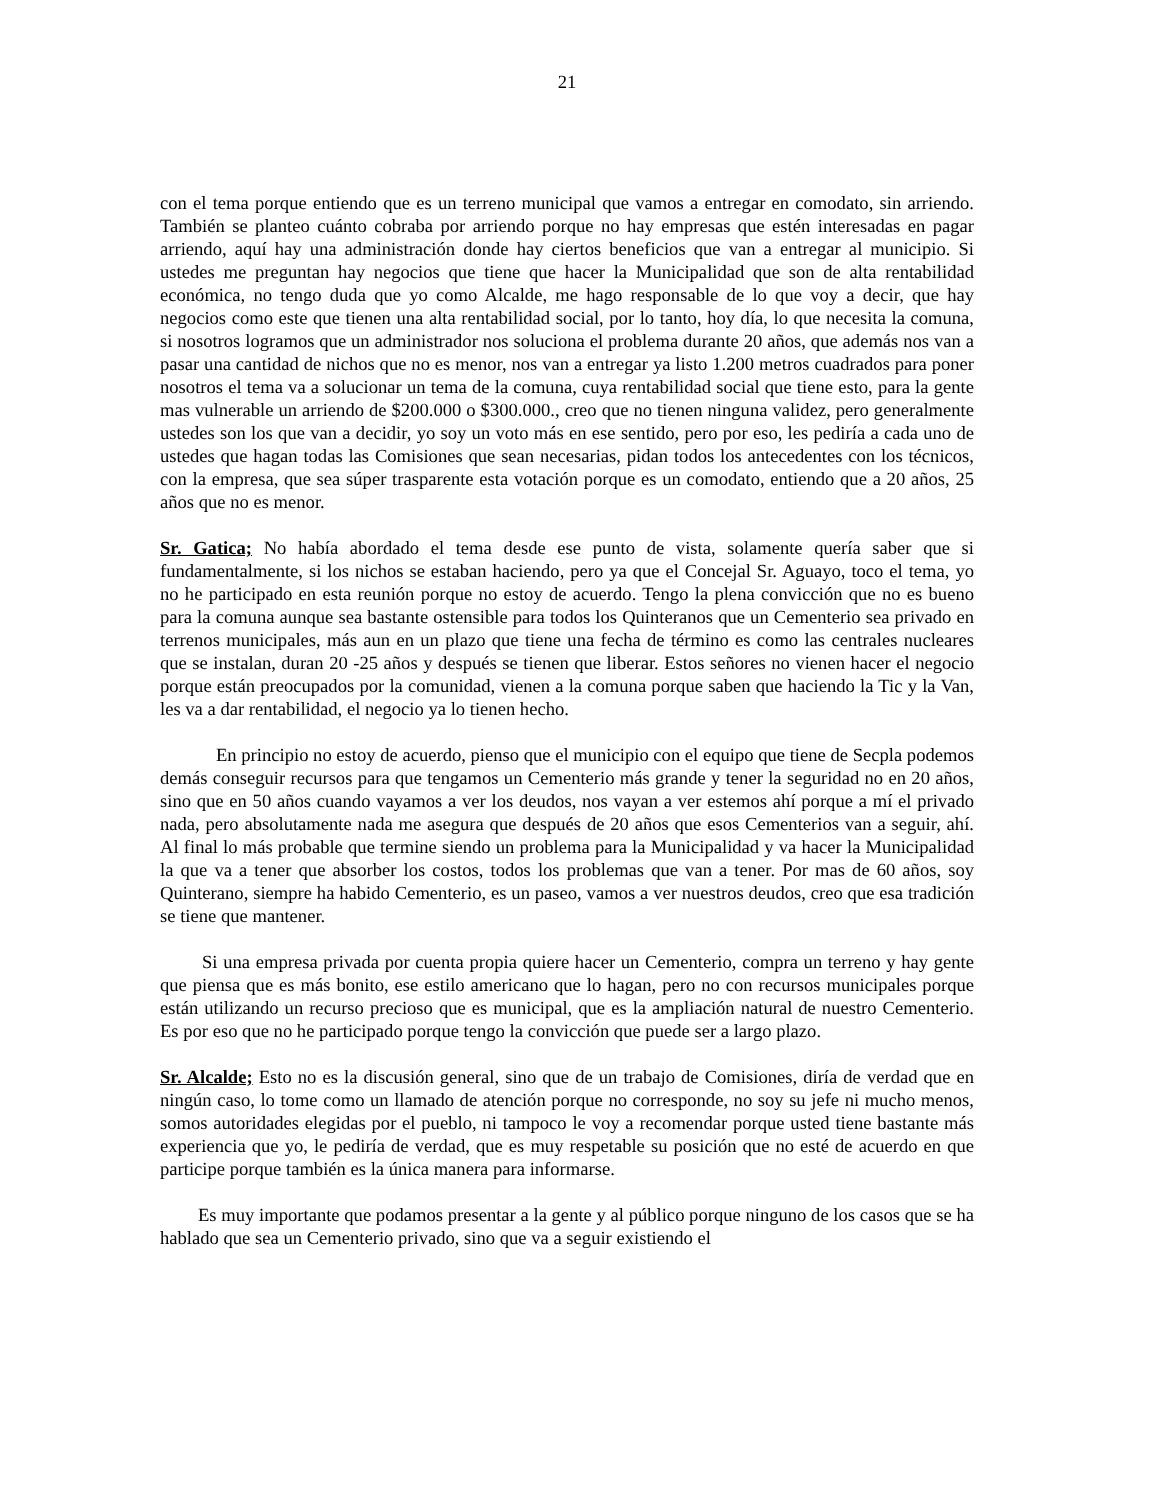21
con el tema porque entiendo que es un terreno municipal que vamos a entregar en comodato, sin arriendo. También se planteo cuánto cobraba por arriendo porque no hay empresas que estén interesadas en pagar arriendo, aquí hay una administración donde hay ciertos beneficios que van a entregar al municipio. Si ustedes me preguntan hay negocios que tiene que hacer la Municipalidad que son de alta rentabilidad económica, no tengo duda que yo como Alcalde, me hago responsable de lo que voy a decir, que hay negocios como este que tienen una alta rentabilidad social, por lo tanto, hoy día, lo que necesita la comuna, si nosotros logramos que un administrador nos soluciona el problema durante 20 años, que además nos van a pasar una cantidad de nichos que no es menor, nos van a entregar ya listo 1.200 metros cuadrados para poner nosotros el tema va a solucionar un tema de la comuna, cuya rentabilidad social que tiene esto, para la gente mas vulnerable un arriendo de $200.000 o $300.000., creo que no tienen ninguna validez, pero generalmente ustedes son los que van a decidir, yo soy un voto más en ese sentido, pero por eso, les pediría a cada uno de ustedes que hagan todas las Comisiones que sean necesarias, pidan todos los antecedentes con los técnicos, con la empresa, que sea súper trasparente esta votación porque es un comodato, entiendo que a 20 años, 25 años que no es menor.
Sr. Gatica; No había abordado el tema desde ese punto de vista, solamente quería saber que si fundamentalmente, si los nichos se estaban haciendo, pero ya que el Concejal Sr. Aguayo, toco el tema, yo no he participado en esta reunión porque no estoy de acuerdo. Tengo la plena convicción que no es bueno para la comuna aunque sea bastante ostensible para todos los Quinteranos que un Cementerio sea privado en terrenos municipales, más aun en un plazo que tiene una fecha de término es como las centrales nucleares que se instalan, duran 20 -25 años y después se tienen que liberar. Estos señores no vienen hacer el negocio porque están preocupados por la comunidad, vienen a la comuna porque saben que haciendo la Tic y la Van, les va a dar rentabilidad, el negocio ya lo tienen hecho.
En principio no estoy de acuerdo, pienso que el municipio con el equipo que tiene de Secpla podemos demás conseguir recursos para que tengamos un Cementerio más grande y tener la seguridad no en 20 años, sino que en 50 años cuando vayamos a ver los deudos, nos vayan a ver estemos ahí porque a mí el privado nada, pero absolutamente nada me asegura que después de 20 años que esos Cementerios van a seguir, ahí. Al final lo más probable que termine siendo un problema para la Municipalidad y va hacer la Municipalidad la que va a tener que absorber los costos, todos los problemas que van a tener. Por mas de 60 años, soy Quinterano, siempre ha habido Cementerio, es un paseo, vamos a ver nuestros deudos, creo que esa tradición se tiene que mantener.
Si una empresa privada por cuenta propia quiere hacer un Cementerio, compra un terreno y hay gente que piensa que es más bonito, ese estilo americano que lo hagan, pero no con recursos municipales porque están utilizando un recurso precioso que es municipal, que es la ampliación natural de nuestro Cementerio. Es por eso que no he participado porque tengo la convicción que puede ser a largo plazo.
Sr. Alcalde; Esto no es la discusión general, sino que de un trabajo de Comisiones, diría de verdad que en ningún caso, lo tome como un llamado de atención porque no corresponde, no soy su jefe ni mucho menos, somos autoridades elegidas por el pueblo, ni tampoco le voy a recomendar porque usted tiene bastante más experiencia que yo, le pediría de verdad, que es muy respetable su posición que no esté de acuerdo en que participe porque también es la única manera para informarse.
Es muy importante que podamos presentar a la gente y al público porque ninguno de los casos que se ha hablado que sea un Cementerio privado, sino que va a seguir existiendo el